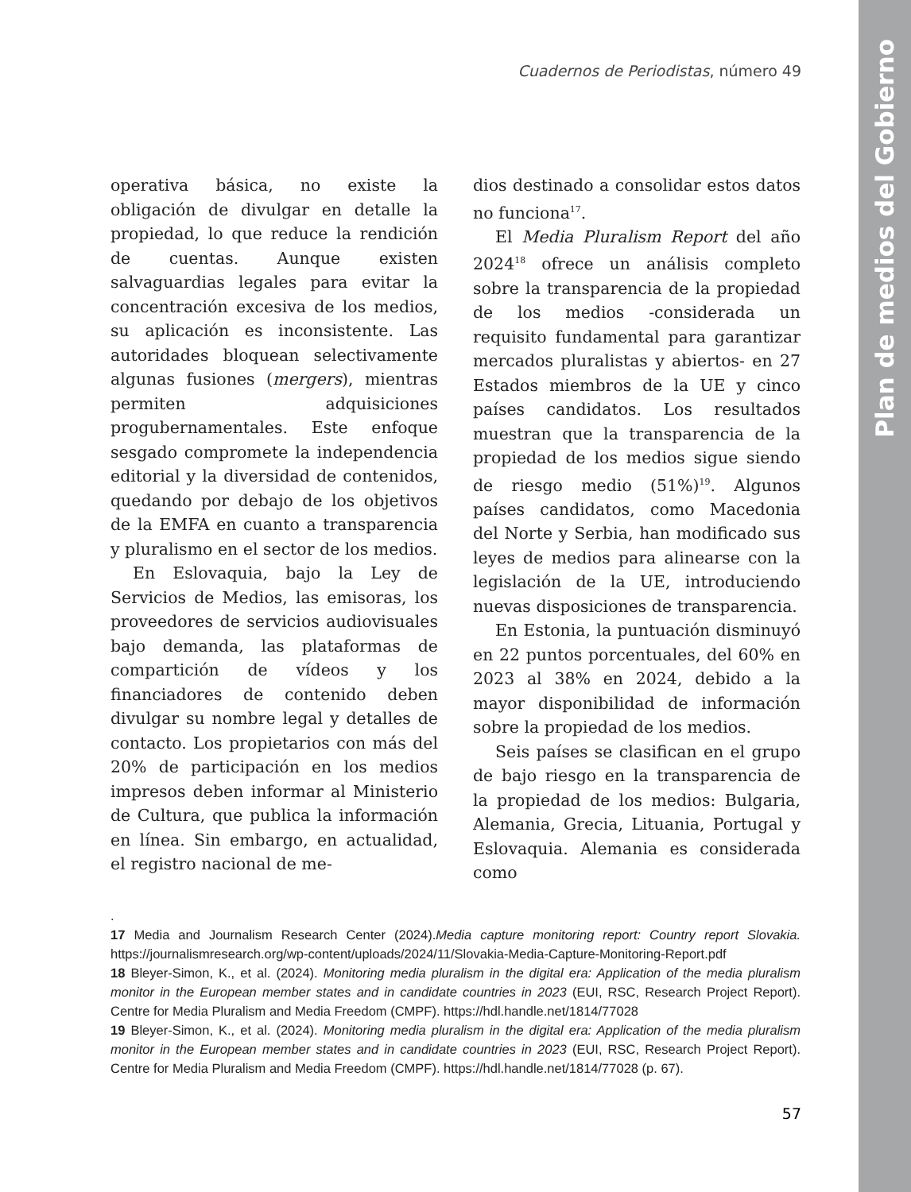Plan de medios del Gobierno
Cuadernos de Periodistas, número 49
operativa básica, no existe la obligación de divulgar en detalle la propiedad, lo que reduce la rendición de cuentas. Aunque existen salvaguardias legales para evitar la concentración excesiva de los medios, su aplicación es inconsistente. Las autoridades bloquean selectivamente algunas fusiones (mergers), mientras permiten adquisiciones progubernamentales. Este enfoque sesgado compromete la independencia editorial y la diversidad de contenidos, quedando por debajo de los objetivos de la EMFA en cuanto a transparencia y pluralismo en el sector de los medios.
En Eslovaquia, bajo la Ley de Servicios de Medios, las emisoras, los proveedores de servicios audiovisuales bajo demanda, las plataformas de compartición de vídeos y los financiadores de contenido deben divulgar su nombre legal y detalles de contacto. Los propietarios con más del 20% de participación en los medios impresos deben informar al Ministerio de Cultura, que publica la información en línea. Sin embargo, en actualidad, el registro nacional de me-
dios destinado a consolidar estos datos no funciona<sup>17</sup>.
El Media Pluralism Report del año 2024<sup>18</sup> ofrece un análisis completo sobre la transparencia de la propiedad de los medios -considerada un requisito fundamental para garantizar mercados pluralistas y abiertos- en 27 Estados miembros de la UE y cinco países candidatos. Los resultados muestran que la transparencia de la propiedad de los medios sigue siendo de riesgo medio (51%)<sup>19</sup>. Algunos países candidatos, como Macedonia del Norte y Serbia, han modificado sus leyes de medios para alinearse con la legislación de la UE, introduciendo nuevas disposiciones de transparencia.
En Estonia, la puntuación disminuyó en 22 puntos porcentuales, del 60% en 2023 al 38% en 2024, debido a la mayor disponibilidad de información sobre la propiedad de los medios.
Seis países se clasifican en el grupo de bajo riesgo en la transparencia de la propiedad de los medios: Bulgaria, Alemania, Grecia, Lituania, Portugal y Eslovaquia. Alemania es considerada como
.
17 Media and Journalism Research Center (2024).Media capture monitoring report: Country report Slovakia. https://journalismresearch.org/wp-content/uploads/2024/11/Slovakia-Media-Capture-Monitoring-Report.pdf
18 Bleyer-Simon, K., et al. (2024). Monitoring media pluralism in the digital era: Application of the media pluralism monitor in the European member states and in candidate countries in 2023 (EUI, RSC, Research Project Report). Centre for Media Pluralism and Media Freedom (CMPF). https://hdl.handle.net/1814/77028
19 Bleyer-Simon, K., et al. (2024). Monitoring media pluralism in the digital era: Application of the media pluralism monitor in the European member states and in candidate countries in 2023 (EUI, RSC, Research Project Report). Centre for Media Pluralism and Media Freedom (CMPF). https://hdl.handle.net/1814/77028 (p. 67).
57